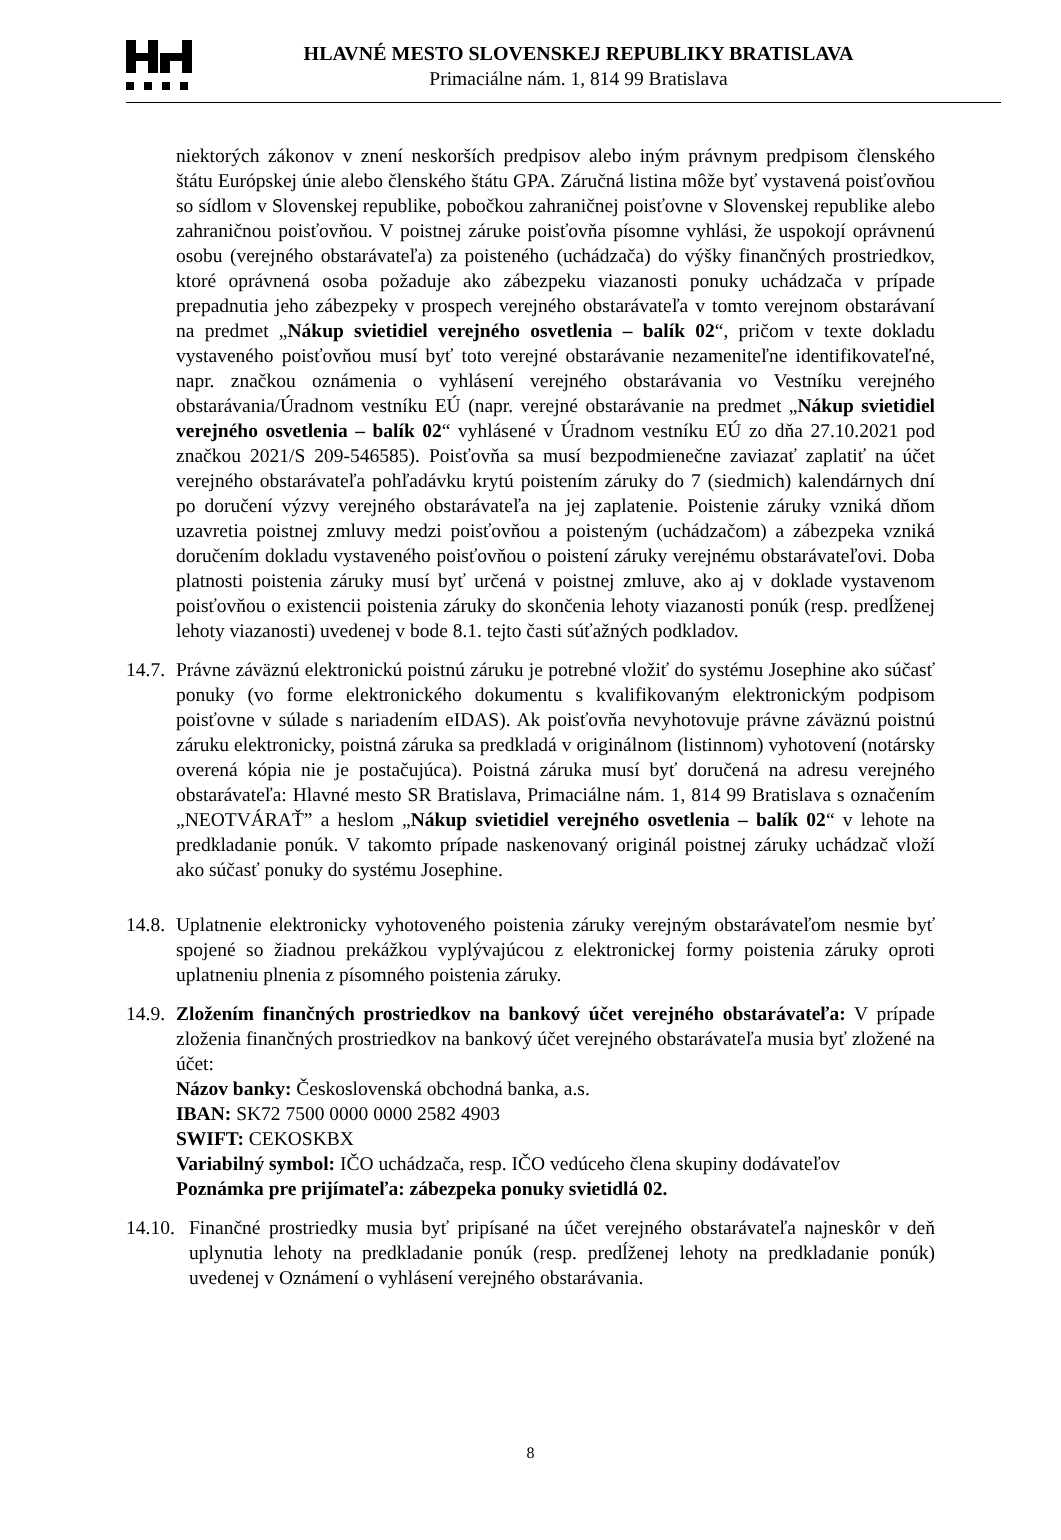HLAVNÉ MESTO SLOVENSKEJ REPUBLIKY BRATISLAVA
Primaciálne nám. 1, 814 99 Bratislava
niektorých zákonov v znení neskorších predpisov alebo iným právnym predpisom členského štátu Európskej únie alebo členského štátu GPA. Záručná listina môže byť vystavená poisťovňou so sídlom v Slovenskej republike, pobočkou zahraničnej poisťovne v Slovenskej republike alebo zahraničnou poisťovňou. V poistnej záruke poisťovňa písomne vyhlási, že uspokojí oprávnenú osobu (verejného obstarávateľa) za poisteného (uchádzača) do výšky finančných prostriedkov, ktoré oprávnená osoba požaduje ako zábezpeku viazanosti ponuky uchádzača v prípade prepadnutia jeho zábezpeky v prospech verejného obstarávateľa v tomto verejnom obstarávaní na predmet „Nákup svietidiel verejného osvetlenia – balík 02“, pričom v texte dokladu vystaveného poisťovňou musí byť toto verejné obstarávanie nezameniteľne identifikovateľné, napr. značkou oznámenia o vyhlásení verejného obstarávania vo Vestníku verejného obstarávania/Úradnom vestníku EÚ (napr. verejné obstarávanie na predmet „Nákup svietidiel verejného osvetlenia – balík 02“ vyhlásené v Úradnom vestníku EÚ zo dňa 27.10.2021 pod značkou 2021/S 209-546585). Poisťovňa sa musí bezpodmienečne zaviazať zaplatiť na účet verejného obstarávateľa pohľadávku krytú poistením záruky do 7 (siedmich) kalendárnych dní po doručení výzvy verejného obstarávateľa na jej zaplatenie. Poistenie záruky vzniká dňom uzavretia poistnej zmluvy medzi poisťovňou a poisteným (uchádzačom) a zábezpeka vzniká doručením dokladu vystaveného poisťovňou o poistení záruky verejnému obstarávateľovi. Doba platnosti poistenia záruky musí byť určená v poistnej zmluve, ako aj v doklade vystavenom poisťovňou o existencii poistenia záruky do skončenia lehoty viazanosti ponúk (resp. predĺženej lehoty viazanosti) uvedenej v bode 8.1. tejto časti súťažných podkladov.
14.7.
Právne záväznú elektronickú poistnú záruku je potrebné vložiť do systému Josephine ako súčasť ponuky (vo forme elektronického dokumentu s kvalifikovaným elektronickým podpisom poisťovne v súlade s nariadením eIDAS). Ak poisťovňa nevyhotovuje právne záväznú poistnú záruku elektronicky, poistná záruka sa predkladá v originálnom (listinnom) vyhotovení (notársky overená kópia nie je postačujúca). Poistná záruka musí byť doručená na adresu verejného obstarávateľa: Hlavné mesto SR Bratislava, Primaciálne nám. 1, 814 99 Bratislava s označením „NEOTVÁRAŤ” a heslom „Nákup svietidiel verejného osvetlenia – balík 02“ v lehote na predkladanie ponúk. V takomto prípade naskenovaný originál poistnej záruky uchádzač vloží ako súčasť ponuky do systému Josephine.
14.8.
Uplatnenie elektronicky vyhotoveného poistenia záruky verejným obstarávateľom nesmie byť spojené so žiadnou prekážkou vyplývajúcou z elektronickej formy poistenia záruky oproti uplatneniu plnenia z písomného poistenia záruky.
14.9.
Zložením finančných prostriedkov na bankový účet verejného obstarávateľa: V prípade zloženia finančných prostriedkov na bankový účet verejného obstarávateľa musia byť zložené na účet:
Názov banky: Československá obchodná banka, a.s.
IBAN: SK72 7500 0000 0000 2582 4903
SWIFT: CEKOSKBX
Variabilný symbol: IČO uchádzača, resp. IČO vedúceho člena skupiny dodávateľov
Poznámka pre prijímateľa: zábezpeka ponuky svietidlá 02.
14.10.
Finančné prostriedky musia byť pripísané na účet verejného obstarávateľa najneskôr v deň uplynutia lehoty na predkladanie ponúk (resp. predĺženej lehoty na predkladanie ponúk) uvedenej v Oznámení o vyhlásení verejného obstarávania.
8